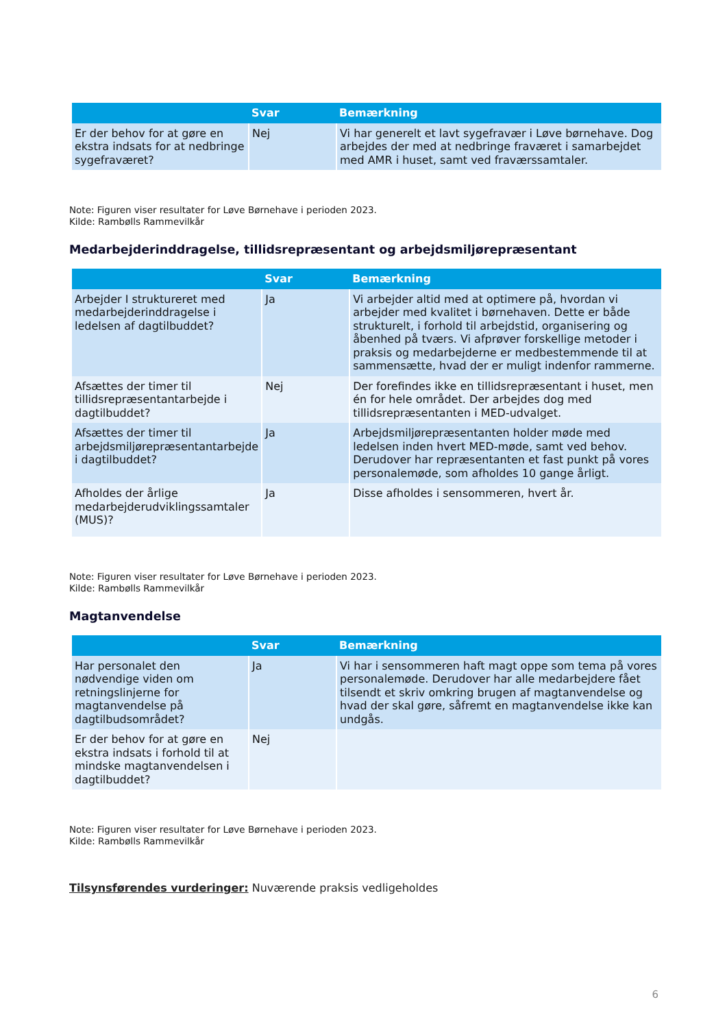| | Svar | Bemærkning |
| --- | --- | --- |
| Er der behov for at gøre en ekstra indsats for at nedbringe sygefraværet? | Nej | Vi har generelt et lavt sygefravær i Løve børnehave. Dog arbejdes der med at nedbringe fraværet i samarbejdet med AMR i huset, samt ved fraværssamtaler. |
Note: Figuren viser resultater for Løve Børnehave i perioden 2023.
Kilde: Rambølls Rammevilkår
Medarbejderinddragelse, tillidsrepræsentant og arbejdsmiljørepræsentant
| | Svar | Bemærkning |
| --- | --- | --- |
| Arbejder I struktureret med medarbejderinddragelse i ledelsen af dagtilbuddet? | Ja | Vi arbejder altid med at optimere på, hvordan vi arbejder med kvalitet i børnehaven. Dette er både strukturelt, i forhold til arbejdstid, organisering og åbenhed på tværs. Vi afprøver forskellige metoder i praksis og medarbejderne er medbestemmende til at sammensætte, hvad der er muligt indenfor rammerne. |
| Afsættes der timer til tillidsrepræsentantarbejde i dagtilbuddet? | Nej | Der forefindes ikke en tillidsrepræsentant i huset, men én for hele området. Der arbejdes dog med tillidsrepræsentanten i MED-udvalget. |
| Afsættes der timer til arbejdsmiljørepræsentantarbejde i dagtilbuddet? | Ja | Arbejdsmiljørepræsentanten holder møde med ledelsen inden hvert MED-møde, samt ved behov. Derudover har repræsentanten et fast punkt på vores personalemøde, som afholdes 10 gange årligt. |
| Afholdes der årlige medarbejderudviklingssamtaler (MUS)? | Ja | Disse afholdes i sensommeren, hvert år. |
Note: Figuren viser resultater for Løve Børnehave i perioden 2023.
Kilde: Rambølls Rammevilkår
Magtanvendelse
| | Svar | Bemærkning |
| --- | --- | --- |
| Har personalet den nødvendige viden om retningslinjerne for magtanvendelse på dagtilbudsområdet? | Ja | Vi har i sensommeren haft magt oppe som tema på vores personalemøde. Derudover har alle medarbejdere fået tilsendt et skriv omkring brugen af magtanvendelse og hvad der skal gøre, såfremt en magtanvendelse ikke kan undgås. |
| Er der behov for at gøre en ekstra indsats i forhold til at mindske magtanvendelsen i dagtilbuddet? | Nej | |
Note: Figuren viser resultater for Løve Børnehave i perioden 2023.
Kilde: Rambølls Rammevilkår
Tilsynsførendes vurderinger: Nuværende praksis vedligeholdes
6